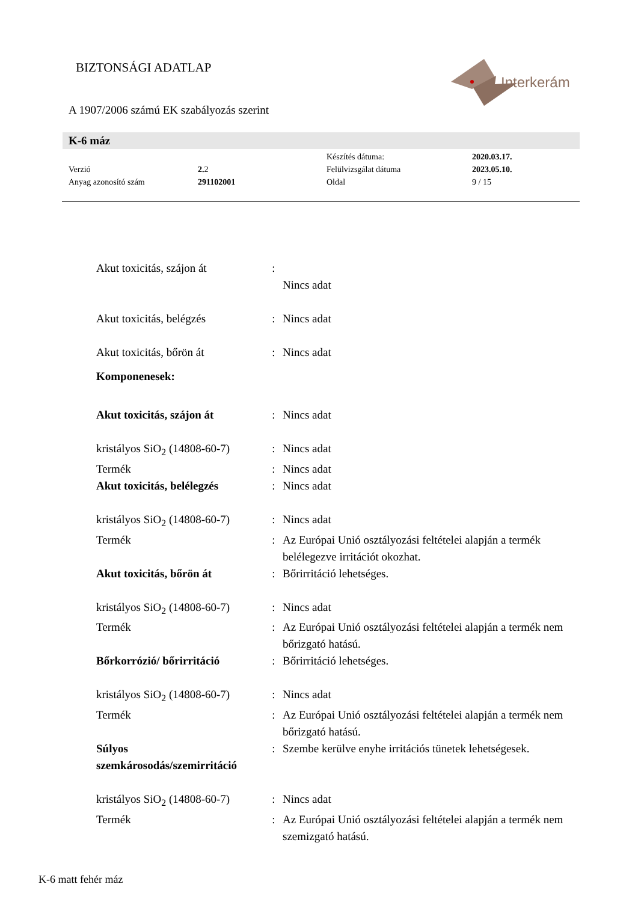BIZTONSÁGI ADATLAP
Interkerám
A 1907/2006 számú EK szabályozás szerint
K-6 máz
| | | Készítés dátuma: | 2020.03.17. |
| Verzió | 2. 2 | Felülvizsgálat dátuma | 2023.05.10. |
| Anyag azonosító szám | 291102001 | Oldal | 9 / 15 |
| Akut toxicitás, szájon át | : | |
| | | Nincs adat |
| Akut toxicitás, belégzés | : | Nincs adat |
| Akut toxicitás, bőrön át | : | Nincs adat |
| Komponenesek: | | |
| Akut toxicitás, szájon át | : | Nincs adat |
| kristályos SiO<sub>2</sub> (14808-60-7) | : | Nincs adat |
| Termék | : | Nincs adat |
| Akut toxicitás, belélegzés | : | Nincs adat |
| kristályos SiO<sub>2</sub> (14808-60-7) | : | Nincs adat |
| Termék | : | Az Európai Unió osztályozási feltételei alapján a termék belélegezve irritációt okozhat. |
| Akut toxicitás, bőrön át | : | Bőrirritáció lehetséges. |
| kristályos SiO<sub>2</sub> (14808-60-7) | : | Nincs adat |
| Termék | : | Az Európai Unió osztályozási feltételei alapján a termék nem bőrizgató hatású. |
| Bőrkorrózió/ bőrirritáció | : | Bőrirritáció lehetséges. |
| kristályos SiO<sub>2</sub> (14808-60-7) | : | Nincs adat |
| Termék | : | Az Európai Unió osztályozási feltételei alapján a termék nem bőrizgató hatású. |
| Súlyos szemkárosodás/szemirritáció | : | Szembe kerülve enyhe irritációs tünetek lehetségesek. |
| kristályos SiO<sub>2</sub> (14808-60-7) | : | Nincs adat |
| Termék | : | Az Európai Unió osztályozási feltételei alapján a termék nem szemizgató hatású. |
K-6 matt fehér máz